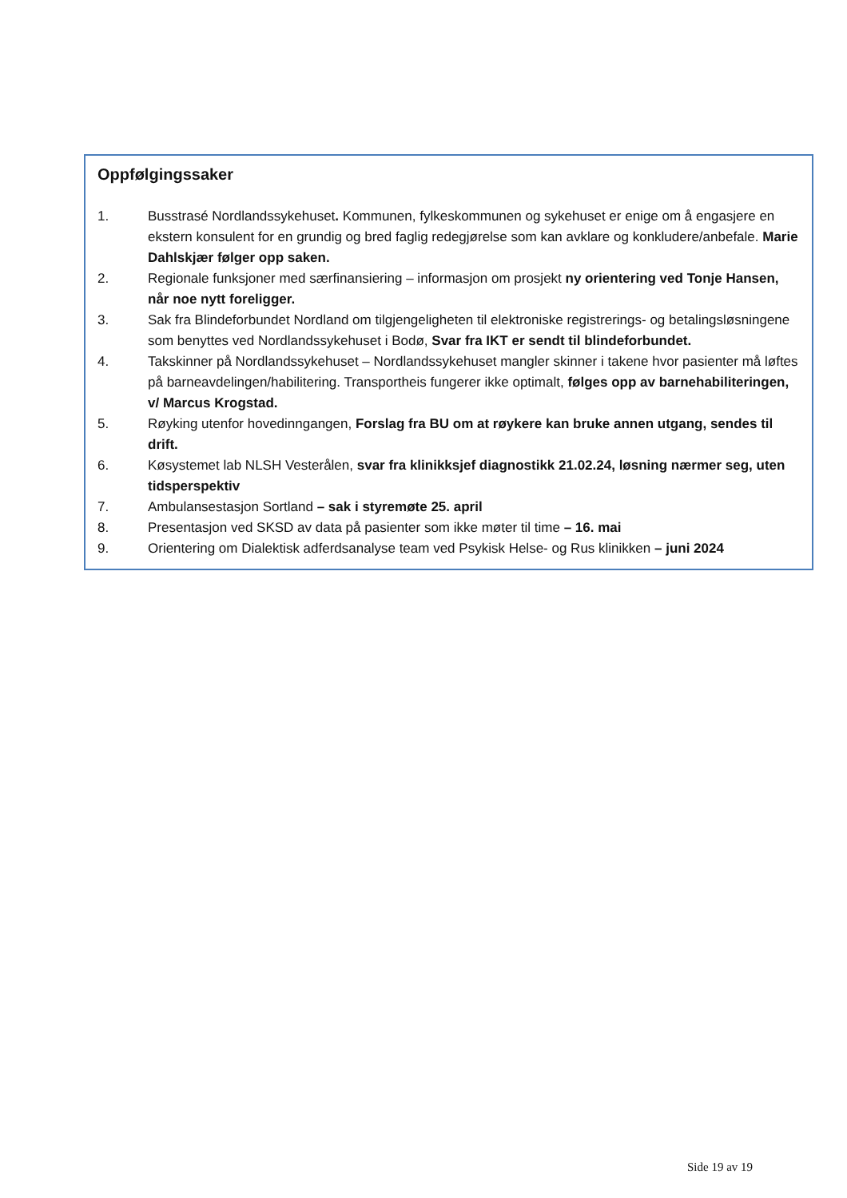Oppfølgingssaker
1. Busstrasé Nordlandssykehuset. Kommunen, fylkeskommunen og sykehuset er enige om å engasjere en ekstern konsulent for en grundig og bred faglig redegjørelse som kan avklare og konkludere/anbefale. Marie Dahlskjær følger opp saken.
2. Regionale funksjoner med særfinansiering – informasjon om prosjekt ny orientering ved Tonje Hansen, når noe nytt foreligger.
3. Sak fra Blindeforbundet Nordland om tilgjengeligheten til elektroniske registrerings- og betalingsløsningene som benyttes ved Nordlandssykehuset i Bodø, Svar fra IKT er sendt til blindeforbundet.
4. Takskinner på Nordlandssykehuset – Nordlandssykehuset mangler skinner i takene hvor pasienter må løftes på barneavdelingen/habilitering. Transportheis fungerer ikke optimalt, følges opp av barnehabiliteringen, v/ Marcus Krogstad.
5. Røyking utenfor hovedinngangen, Forslag fra BU om at røykere kan bruke annen utgang, sendes til drift.
6. Køsystemet lab NLSH Vesterålen, svar fra klinikksjef diagnostikk 21.02.24, løsning nærmer seg, uten tidsperspektiv
7. Ambulansestasjon Sortland – sak i styremøte 25. april
8. Presentasjon ved SKSD av data på pasienter som ikke møter til time – 16. mai
9. Orientering om Dialektisk adferdsanalyse team ved Psykisk Helse- og Rus klinikken – juni 2024
Side 19 av 19